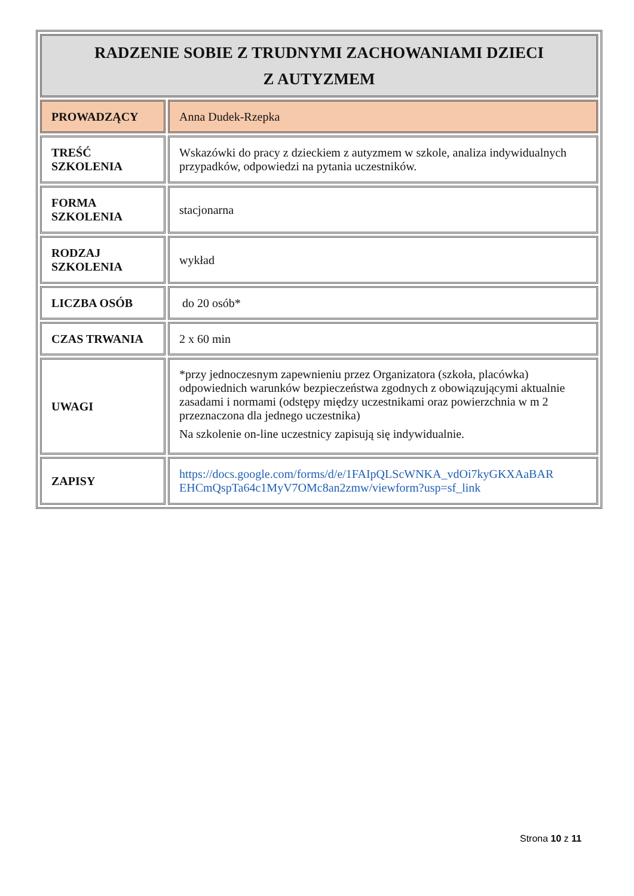| RADZENIE SOBIE Z TRUDNYMI ZACHOWANIAMI DZIECI Z AUTYZMEM | |
| PROWADZĄCY | Anna Dudek-Rzepka |
| TREŚĆ SZKOLENIA | Wskazówki do pracy z dzieckiem z autyzmem w szkole, analiza indywidualnych przypadków, odpowiedzi na pytania uczestników. |
| FORMA SZKOLENIA | stacjonarna |
| RODZAJ SZKOLENIA | wykład |
| LICZBA OSÓB | do 20 osób* |
| CZAS TRWANIA | 2 x 60 min |
| UWAGI | *przy jednoczesnym zapewnieniu przez Organizatora (szkoła, placówka) odpowiednich warunków bezpieczeństwa zgodnych z obowiązującymi aktualnie zasadami i normami (odstępy między uczestnikami oraz powierzchnia w m 2 przeznaczona dla jednego uczestnika) Na szkolenie on-line uczestnicy zapisują się indywidualnie. |
| ZAPISY | https://docs.google.com/forms/d/e/1FAIpQLScWNKA_vdOi7kyGKXAaBAR EHCmQspTa64c1MyV7OMc8an2zmw/viewform?usp=sf_link |
Strona 10 z 11